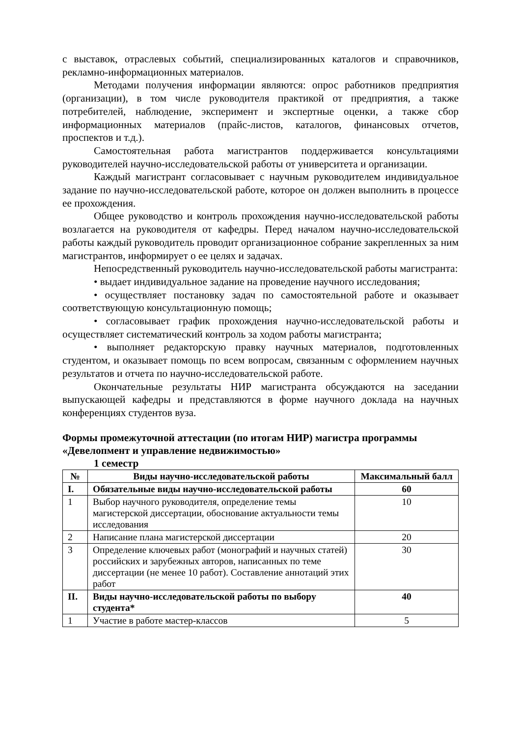с выставок, отраслевых событий, специализированных каталогов и справочников, рекламно-информационных материалов.
Методами получения информации являются: опрос работников предприятия (организации), в том числе руководителя практикой от предприятия, а также потребителей, наблюдение, эксперимент и экспертные оценки, а также сбор информационных материалов (прайс-листов, каталогов, финансовых отчетов, проспектов и т.д.).
Самостоятельная работа магистрантов поддерживается консультациями руководителей научно-исследовательской работы от университета и организации.
Каждый магистрант согласовывает с научным руководителем индивидуальное задание по научно-исследовательской работе, которое он должен выполнить в процессе ее прохождения.
Общее руководство и контроль прохождения научно-исследовательской работы возлагается на руководителя от кафедры. Перед началом научно-исследовательской работы каждый руководитель проводит организационное собрание закрепленных за ним магистрантов, информирует о ее целях и задачах.
Непосредственный руководитель научно-исследовательской работы магистранта:
• выдает индивидуальное задание на проведение научного исследования;
• осуществляет постановку задач по самостоятельной работе и оказывает соответствующую консультационную помощь;
• согласовывает график прохождения научно-исследовательской работы и осуществляет систематический контроль за ходом работы магистранта;
• выполняет редакторскую правку научных материалов, подготовленных студентом, и оказывает помощь по всем вопросам, связанным с оформлением научных результатов и отчета по научно-исследовательской работе.
Окончательные результаты НИР магистранта обсуждаются на заседании выпускающей кафедры и представляются в форме научного доклада на научных конференциях студентов вуза.
Формы промежуточной аттестации (по итогам НИР) магистра программы «Девелопмент и управление недвижимостью»
1 семестр
| № | Виды научно-исследовательской работы | Максимальный балл |
| --- | --- | --- |
| I. | Обязательные виды научно-исследовательской работы | 60 |
| 1 | Выбор научного руководителя, определение темы магистерской диссертации, обоснование актуальности темы исследования | 10 |
| 2 | Написание плана магистерской диссертации | 20 |
| 3 | Определение ключевых работ (монографий и научных статей) российских и зарубежных авторов, написанных по теме диссертации (не менее 10 работ). Составление аннотаций этих работ | 30 |
| II. | Виды научно-исследовательской работы по выбору студента* | 40 |
| 1 | Участие в работе мастер-классов | 5 |